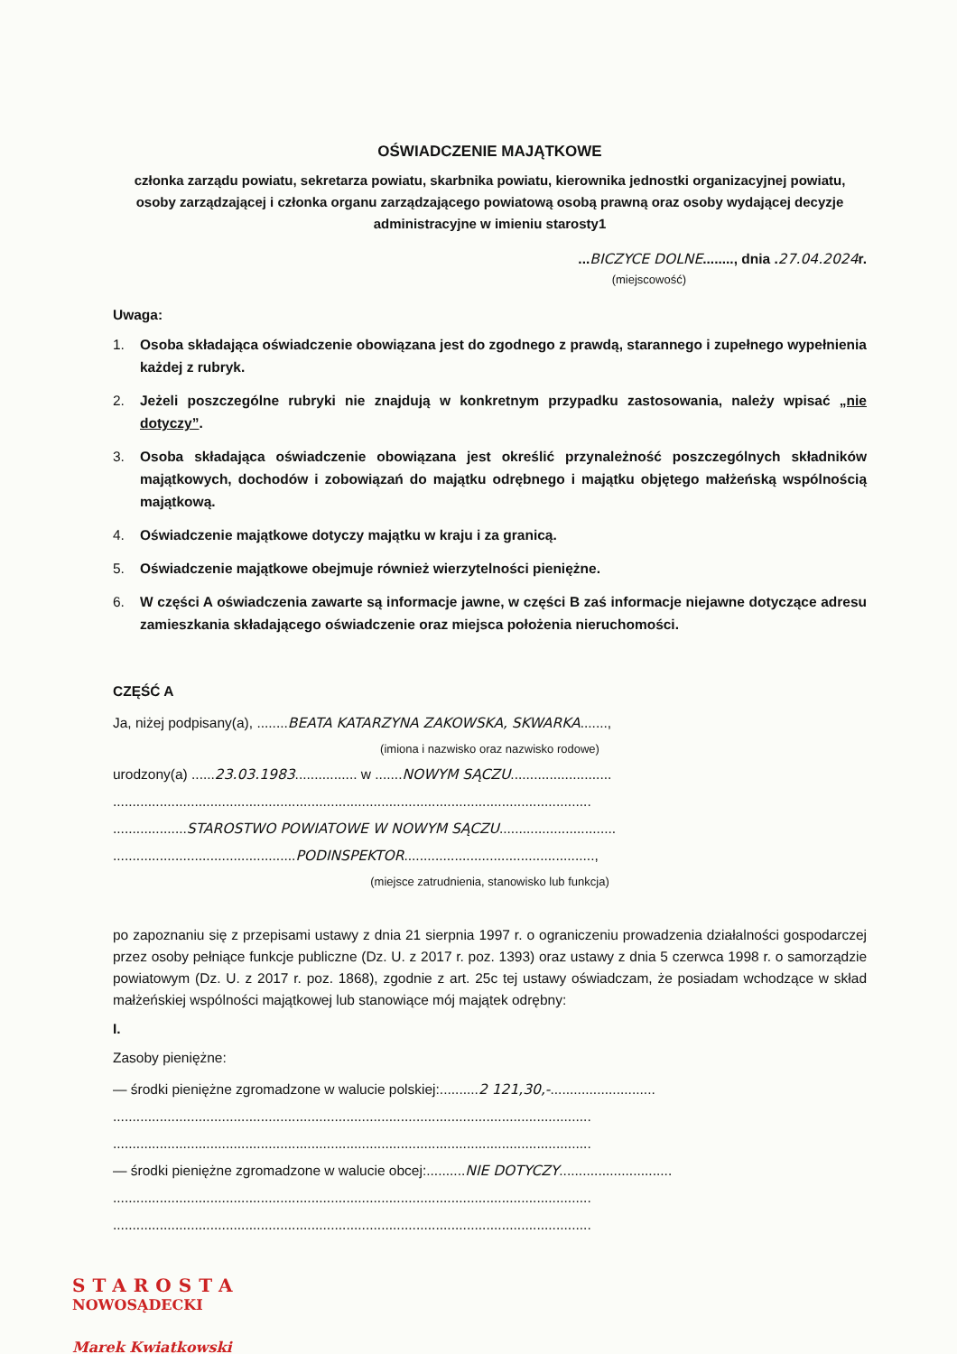OŚWIADCZENIE MAJĄTKOWE
członka zarządu powiatu, sekretarza powiatu, skarbnika powiatu, kierownika jednostki organizacyjnej powiatu, osoby zarządzającej i członka organu zarządzającego powiatową osobą prawną oraz osoby wydającej decyzje administracyjne w imieniu starosty1
...BICZYCE DOLNE........, dnia .27.04.2024r.
(miejscowość)
Uwaga:
1. Osoba składająca oświadczenie obowiązana jest do zgodnego z prawdą, starannego i zupełnego wypełnienia każdej z rubryk.
2. Jeżeli poszczególne rubryki nie znajdują w konkretnym przypadku zastosowania, należy wpisać „nie dotyczy”.
3. Osoba składająca oświadczenie obowiązana jest określić przynależność poszczególnych składników majątkowych, dochodów i zobowiązań do majątku odrębnego i majątku objętego małżeńską wspólnością majątkową.
4. Oświadczenie majątkowe dotyczy majątku w kraju i za granicą.
5. Oświadczenie majątkowe obejmuje również wierzytelności pieniężne.
6. W części A oświadczenia zawarte są informacje jawne, w części B zaś informacje niejawne dotyczące adresu zamieszkania składającego oświadczenie oraz miejsca położenia nieruchomości.
CZĘŚĆ A
Ja, niżej podpisany(a), ........BEATA KATARZYNA ZAKOWSKA, SKWARKA.......,
(imiona i nazwisko oraz nazwisko rodowe)
urodzony(a) ......23.03.1983................ w .......NOWYM SĄCZU..........................
...........................................................................................................................
...................STAROSTWO POWIATOWE W NOWYM SĄCZU..............................
...............................................PODINSPEKTOR.................................................,
(miejsce zatrudnienia, stanowisko lub funkcja)
po zapoznaniu się z przepisami ustawy z dnia 21 sierpnia 1997 r. o ograniczeniu prowadzenia działalności gospodarczej przez osoby pełniące funkcje publiczne (Dz. U. z 2017 r. poz. 1393) oraz ustawy z dnia 5 czerwca 1998 r. o samorządzie powiatowym (Dz. U. z 2017 r. poz. 1868), zgodnie z art. 25c tej ustawy oświadczam, że posiadam wchodzące w skład małżeńskiej wspólności majątkowej lub stanowiące mój majątek odrębny:
I.
Zasoby pieniężne:
— środki pieniężne zgromadzone w walucie polskiej:..........2 121,30,-...........................
...........................................................................................................................
...........................................................................................................................
— środki pieniężne zgromadzone w walucie obcej:..........NIE DOTYCZY.............................
...........................................................................................................................
...........................................................................................................................
STAROSTA
NOWOSĄDECKI
Marek Kwiatkowski